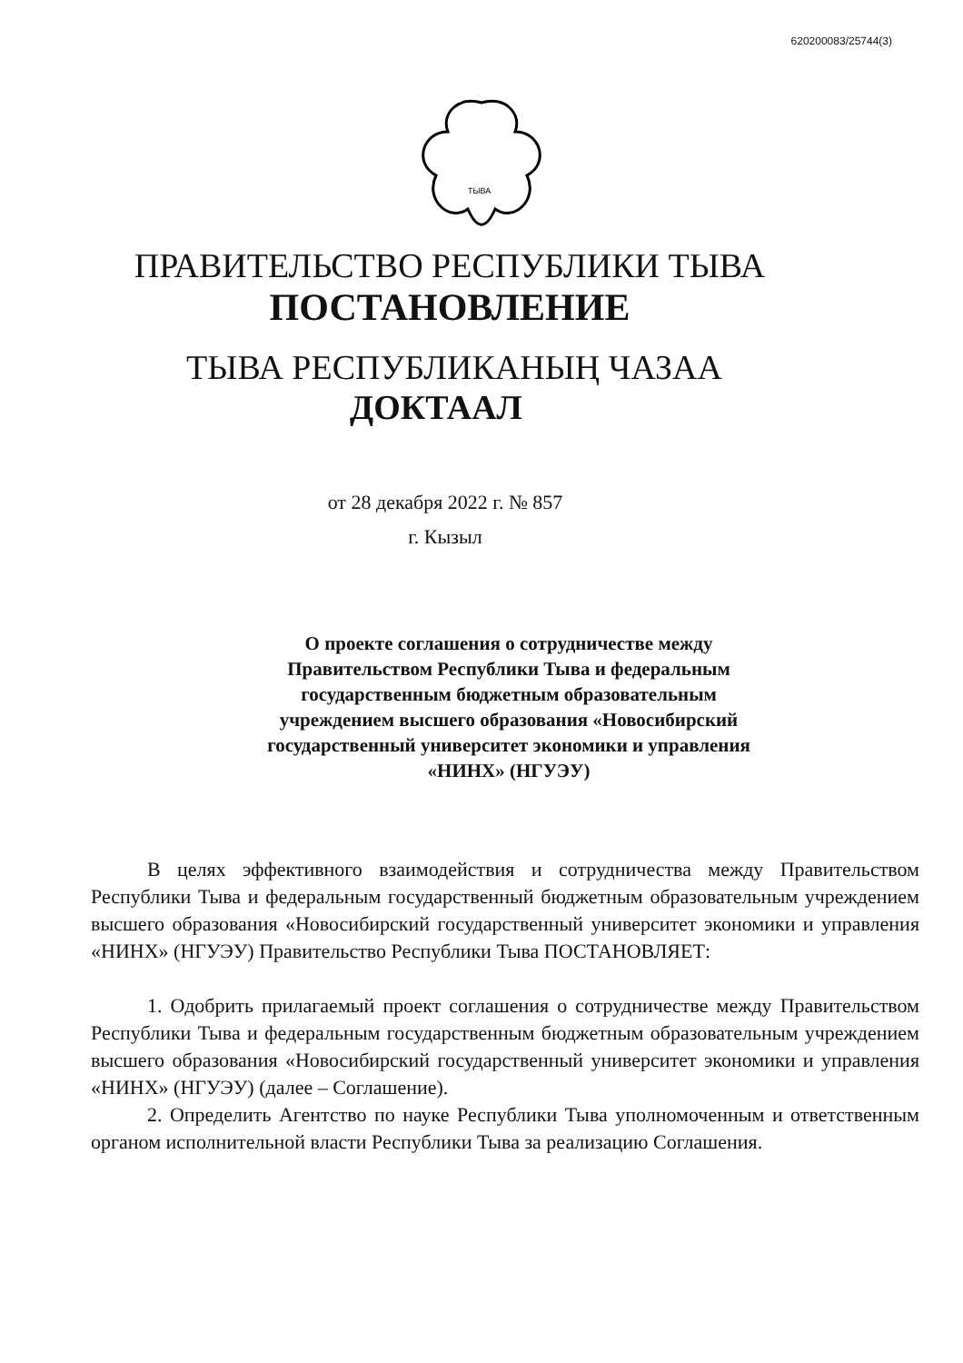620200083/25744(3)
ТЫВА
ПРАВИТЕЛЬСТВО РЕСПУБЛИКИ ТЫВА
ПОСТАНОВЛЕНИЕ
ТЫВА РЕСПУБЛИКАНЫҢ ЧАЗАА
ДОКТААЛ
от 28 декабря 2022 г. № 857
г. Кызыл
О проекте соглашения о сотрудничестве между Правительством Республики Тыва и федеральным государственным бюджетным образовательным учреждением высшего образования «Новосибирский государственный университет экономики и управления «НИНХ» (НГУЭУ)
В целях эффективного взаимодействия и сотрудничества между Правительством Республики Тыва и федеральным государственный бюджетным образовательным учреждением высшего образования «Новосибирский государственный университет экономики и управления «НИНХ» (НГУЭУ) Правительство Республики Тыва ПОСТАНОВЛЯЕТ:
1. Одобрить прилагаемый проект соглашения о сотрудничестве между Правительством Республики Тыва и федеральным государственным бюджетным образовательным учреждением высшего образования «Новосибирский государственный университет экономики и управления «НИНХ» (НГУЭУ) (далее – Соглашение).
2. Определить Агентство по науке Республики Тыва уполномоченным и ответственным органом исполнительной власти Республики Тыва за реализацию Соглашения.